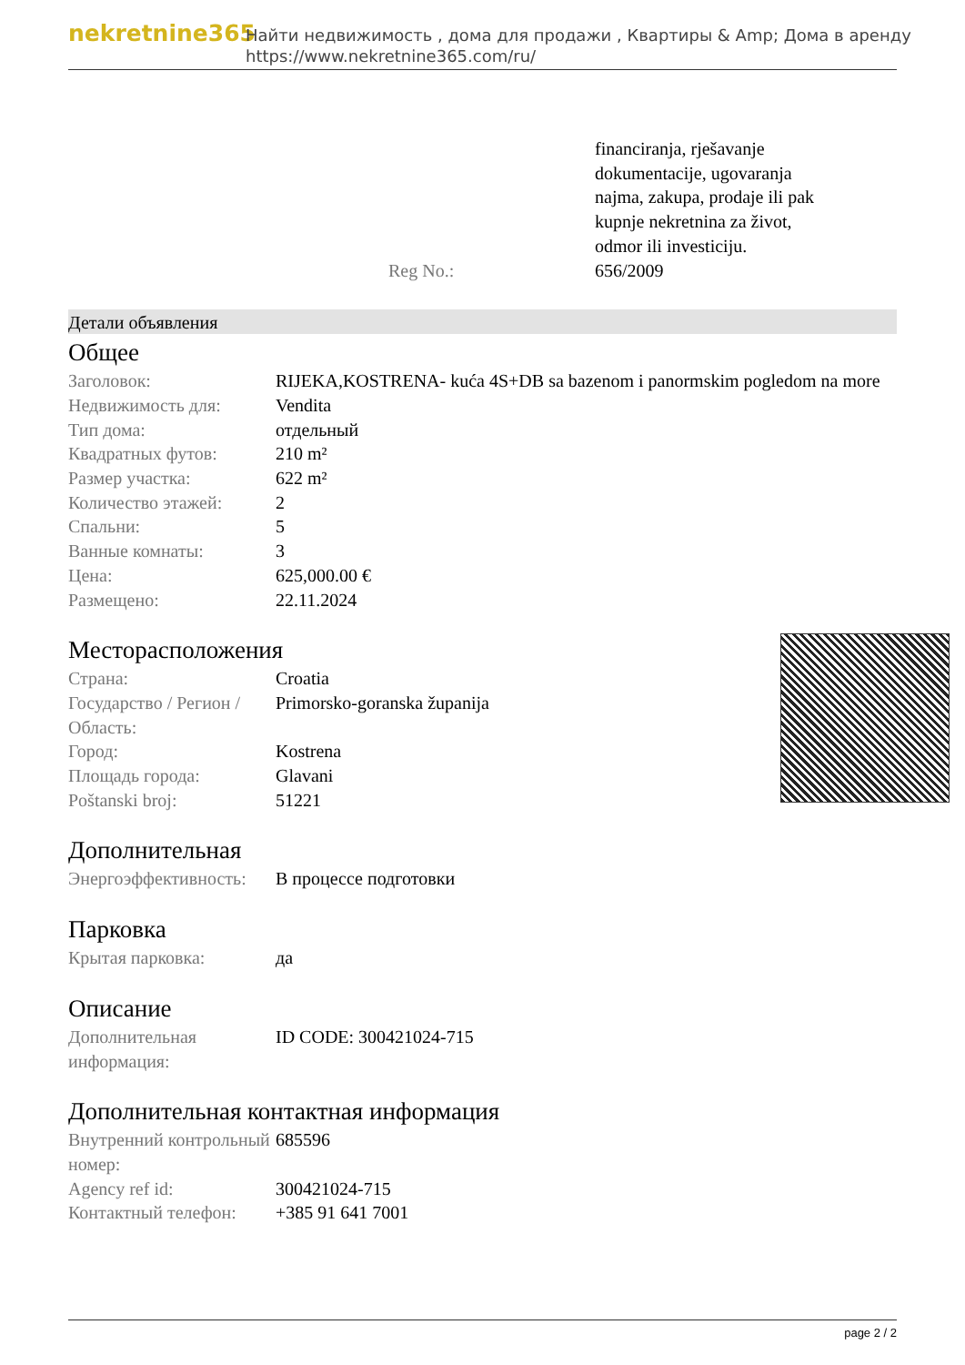nekretnine365
Найти недвижимость , дома для продажи , Квартиры & Amp; Дома в аренду
https://www.nekretnine365.com/ru/
| | | financiranja, rješavanje dokumentacije, ugovaranja najma, zakupa, prodaje ili pak kupnje nekretnina za život, odmor ili investiciju. |
| | Reg No.: | 656/2009 |
Детали объявления
Общее
| Заголовок: | RIJEKA,KOSTRENA- kuća 4S+DB sa bazenom i panormskim pogledom na more |
| Недвижимость для: | Vendita |
| Тип дома: | отдельный |
| Квадратных футов: | 210 m² |
| Размер участка: | 622 m² |
| Количество этажей: | 2 |
| Спальни: | 5 |
| Ванные комнаты: | 3 |
| Цена: | 625,000.00 € |
| Размещено: | 22.11.2024 |
Месторасположения
| Страна: | Croatia |
| Государство / Регион / Область: | Primorsko-goranska županija |
| Город: | Kostrena |
| Площадь города: | Glavani |
| Poštanski broj: | 51221 |
Дополнительная
| Энергоэффективность: | В процессе подготовки |
Парковка
| Крытая парковка: | да |
Описание
| Дополнительная информация: | ID CODE: 300421024-715 |
Дополнительная контактная информация
| Внутренний контрольный номер: | 685596 |
| Agency ref id: | 300421024-715 |
| Контактный телефон: | +385 91 641 7001 |
page 2 / 2